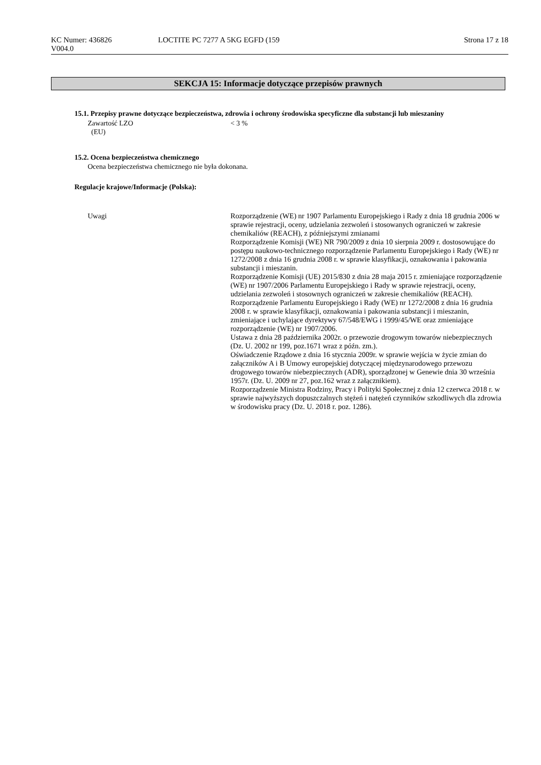KC Numer: 436826
V004.0
LOCTITE PC 7277 A 5KG EGFD (159
Strona 17 z 18
SEKCJA 15: Informacje dotyczące przepisów prawnych
15.1. Przepisy prawne dotyczące bezpieczeństwa, zdrowia i ochrony środowiska specyficzne dla substancji lub mieszaniny
Zawartość LZO
(EU)
< 3 %
15.2. Ocena bezpieczeństwa chemicznego
Ocena bezpieczeństwa chemicznego nie była dokonana.
Regulacje krajowe/Informacje (Polska):
Uwagi Rozporządzenie (WE) nr 1907 Parlamentu Europejskiego i Rady z dnia 18 grudnia 2006 w sprawie rejestracji, oceny, udzielania zezwoleń i stosowanych ograniczeń w zakresie chemikaliów (REACH), z późniejszymi zmianami
Rozporządzenie Komisji (WE) NR 790/2009 z dnia 10 sierpnia 2009 r. dostosowujące do postępu naukowo-technicznego rozporządzenie Parlamentu Europejskiego i Rady (WE) nr 1272/2008 z dnia 16 grudnia 2008 r. w sprawie klasyfikacji, oznakowania i pakowania substancji i mieszanin.
Rozporządzenie Komisji (UE) 2015/830 z dnia 28 maja 2015 r. zmieniające rozporządzenie (WE) nr 1907/2006 Parlamentu Europejskiego i Rady w sprawie rejestracji, oceny, udzielania zezwoleń i stosownych ograniczeń w zakresie chemikaliów (REACH).
Rozporządzenie Parlamentu Europejskiego i Rady (WE) nr 1272/2008 z dnia 16 grudnia 2008 r. w sprawie klasyfikacji, oznakowania i pakowania substancji i mieszanin, zmieniające i uchylające dyrektywy 67/548/EWG i 1999/45/WE oraz zmieniające rozporządzenie (WE) nr 1907/2006.
Ustawa z dnia 28 października 2002r. o przewozie drogowym towarów niebezpiecznych (Dz. U. 2002 nr 199, poz.1671 wraz z późn. zm.).
Oświadczenie Rządowe z dnia 16 stycznia 2009r. w sprawie wejścia w życie zmian do załączników A i B Umowy europejskiej dotyczącej międzynarodowego przewozu drogowego towarów niebezpiecznych (ADR), sporządzonej w Genewie dnia 30 września 1957r. (Dz. U. 2009 nr 27, poz.162 wraz z załącznikiem).
Rozporządzenie Ministra Rodziny, Pracy i Polityki Społecznej z dnia 12 czerwca 2018 r. w sprawie najwyższych dopuszczalnych stężeń i natężeń czynników szkodliwych dla zdrowia w środowisku pracy (Dz. U. 2018 r. poz. 1286).